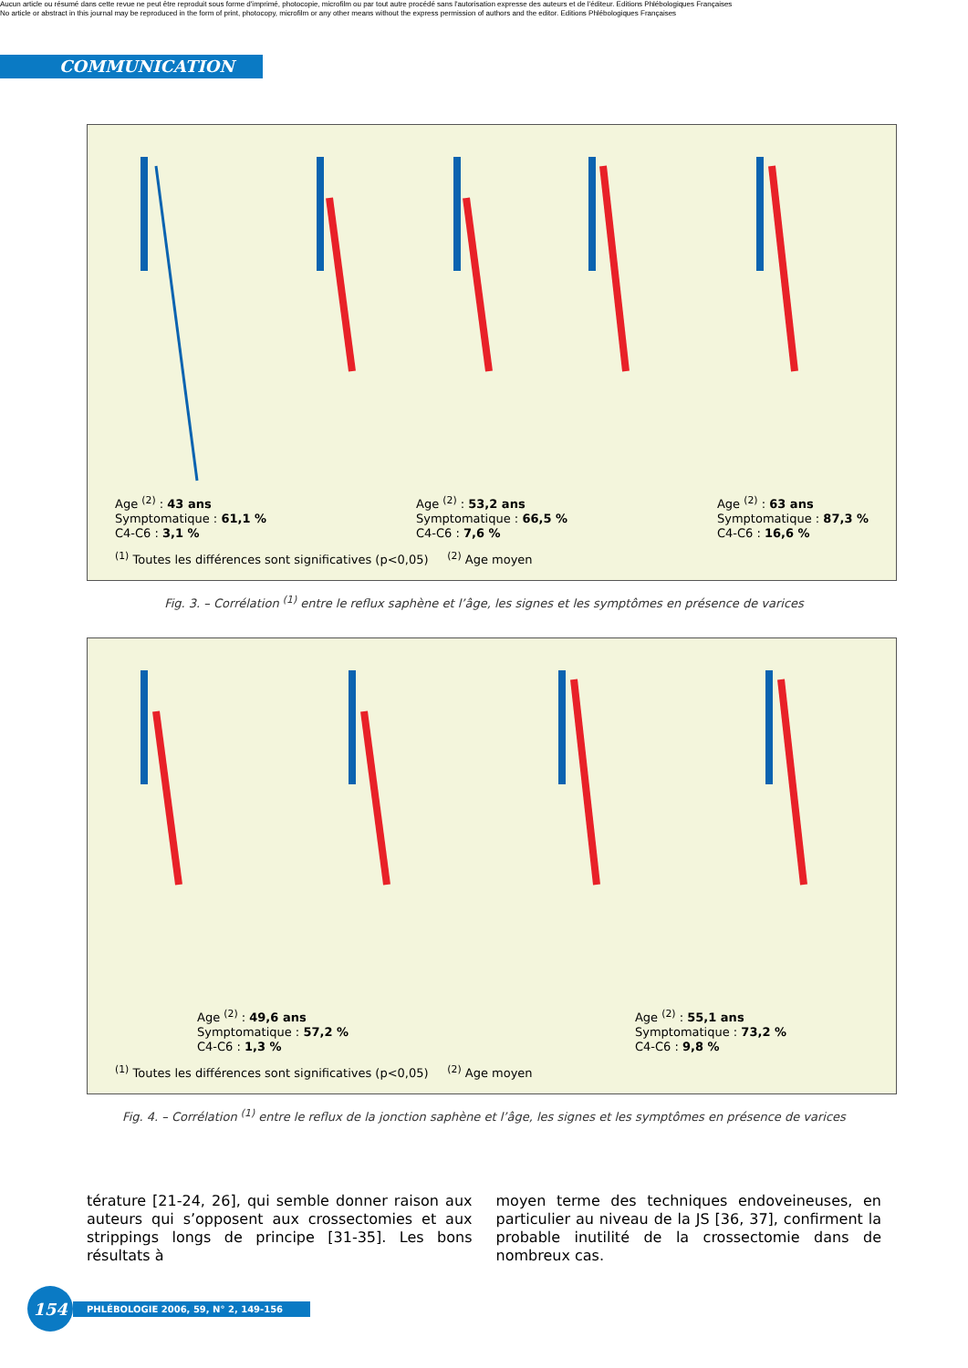Aucun article ou résumé dans cette revue ne peut être reproduit sous forme d'imprimé, photocopie, microfilm ou par tout autre procédé sans l'autorisation expresse des auteurs et de l'éditeur. Editions Phlébologiques Françaises
No article or abstract in this journal may be reproduced in the form of print, photocopy, microfilm or any other means without the express permission of authors and the editor. Editions Phlébologiques Françaises
COMMUNICATION
Age <sup>(2)</sup> : 43 ans
Symptomatique : 61,1 %
C4-C6 : 3,1 %
Age <sup>(2)</sup> : 53,2 ans
Symptomatique : 66,5 %
C4-C6 : 7,6 %
Age <sup>(2)</sup> : 63 ans
Symptomatique : 87,3 %
C4-C6 : 16,6 %
<sup>(1)</sup> Toutes les différences sont significatives (p<0,05) <sup>(2)</sup> Age moyen
Fig. 3. – Corrélation <sup>(1)</sup> entre le reflux saphène et l’âge, les signes et les symptômes en présence de varices
Age <sup>(2)</sup> : 49,6 ans
Symptomatique : 57,2 %
C4-C6 : 1,3 %
Age <sup>(2)</sup> : 55,1 ans
Symptomatique : 73,2 %
C4-C6 : 9,8 %
<sup>(1)</sup> Toutes les différences sont significatives (p<0,05) <sup>(2)</sup> Age moyen
Fig. 4. – Corrélation <sup>(1)</sup> entre le reflux de la jonction saphène et l’âge, les signes et les symptômes en présence de varices
térature [21-24, 26], qui semble donner raison aux auteurs qui s’opposent aux crossectomies et aux strippings longs de principe [31-35]. Les bons résultats à
moyen terme des techniques endoveineuses, en particulier au niveau de la JS [36, 37], confirment la probable inutilité de la crossectomie dans de nombreux cas.
154
PHLÉBOLOGIE 2006, 59, N° 2, 149-156